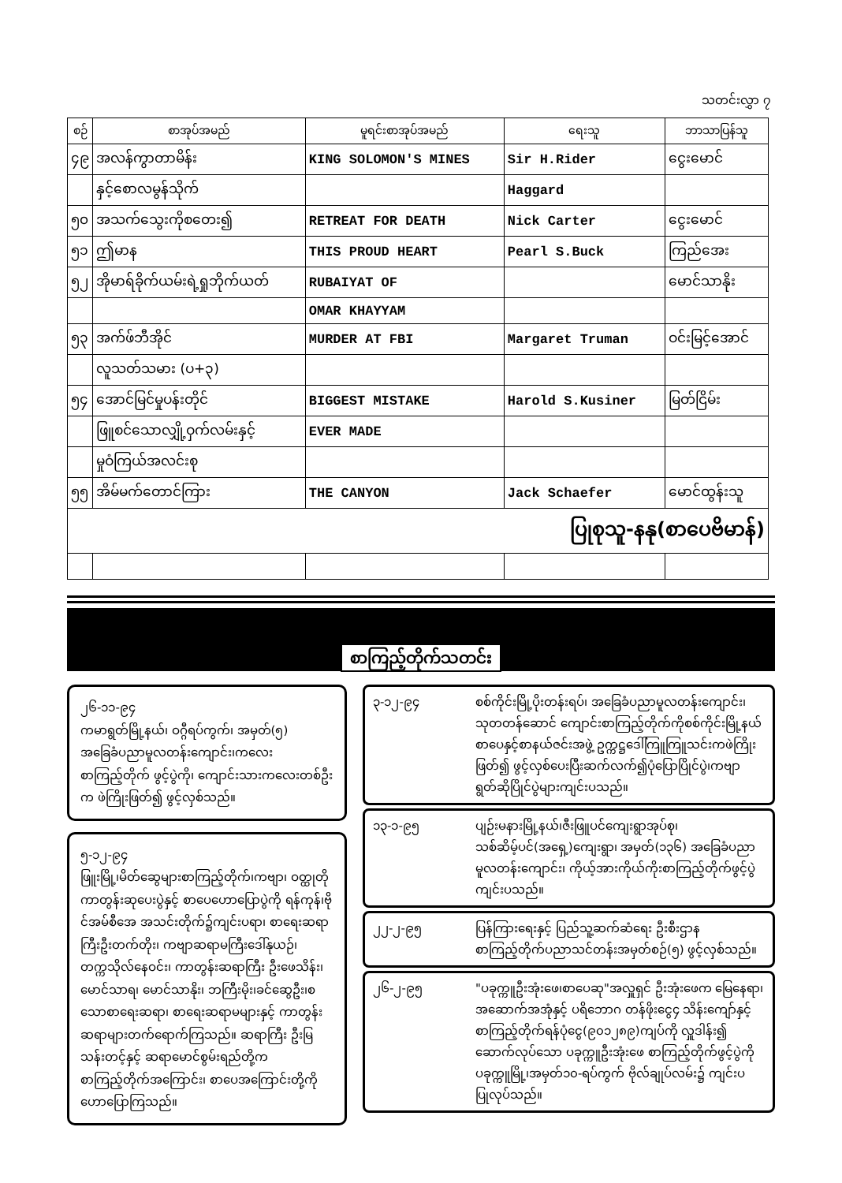သတင်းလွှာ ၇
| စဉ် | စာအုပ်အမည် | မူရင်းစာအုပ်အမည် | ရေးသူ | ဘာသာပြန်သူ |
| --- | --- | --- | --- | --- |
| ၄၉ | အလန်ကွာတာမိန်း | KING SOLOMON'S MINES | Sir H.Rider | ငွေးမောင် |
| | နှင့်စောလမွန်သိုက် | | Haggard | |
| ၅၀ | အသက်သွေးကိုစတေး၍ | RETREAT FOR DEATH | Nick Carter | ငွေးမောင် |
| ၅၁ | ဤမာန | THIS PROUD HEART | Pearl S.Buck | ကြည်အေး |
| ၅၂ | အိုမာရ်ခိုက်ယမ်းရဲ့ရှုဘိုက်ယတ် | RUBAIYAT OF | | မောင်သာနိုး |
| | | OMAR KHAYYAM | | |
| ၅၃ | အက်ဖ်ဘီအိုင် | MURDER AT FBI | Margaret Truman | ဝင်းမြင့်အောင် |
| | လူသတ်သမား (ပ+၃) | | | |
| ၅၄ | အောင်မြင်မှုပန်းတိုင် | BIGGEST MISTAKE | Harold S.Kusiner | မြတ်ငြိမ်း |
| | ဖြူစင်သောလျှို့ဝှက်လမ်းနှင့် | EVER MADE | | |
| | မှုဝံကြယ်အလင်းစု | | | |
| ၅၅ | အိမ်မက်တောင်ကြား | THE CANYON | Jack Schaefer | မောင်ထွန်းသူ |
| ပြုစုသူ-နနု(စာပေဗိမာန်) | | | | |
စာကြည့်တိုက်သတင်း
၂၆-၁၁-၉၄
ကမာရွတ်မြို့နယ်၊ ဝဂ္ဂီရပ်ကွက်၊ အမှတ်(၅) အခြေခံပညာမူလတန်းကျောင်း၊ကလေးစာကြည့်တိုက် ဖွင့်ပွဲကို၊ ကျောင်းသားကလေးတစ်ဦးက ဖဲကြိုးဖြတ်၍ ဖွင့်လှစ်သည်။
၅-၁၂-၉၄
ဖြူးမြို့၊မိတ်ဆွေများစာကြည့်တိုက်၊ကဗျာ၊ ဝတ္ထုတိုကာတွန်းဆုပေးပွဲနှင့် စာပေဟောပြောပွဲကို ရန်ကုန်၊ဗိုင်အမ်စီအေ အသင်းတိုက်၌ကျင်းပရာ၊ စာရေးဆရာကြီးဦးတက်တိုး၊ ကဗျာဆရာမကြီးဒေါ်နုယဉ်၊တက္ကသိုလ်နေဝင်း၊ ကာတွန်းဆရာကြီး ဦးဖေသိန်း၊ မောင်သာရ၊ မောင်သာနိုး၊ ဘကြီးမိုး၊ခင်ဆွေဦး၊စသောစာရေးဆရာ၊ စာရေးဆရာမများနှင့် ကာတွန်းဆရာများတက်ရောက်ကြသည်။ ဆရာကြီး ဦးမြသန်းတင့်နှင့် ဆရာမောင်စွမ်းရည်တို့က စာကြည့်တိုက်အကြောင်း၊ စာပေအကြောင်းတို့ကို ဟောပြောကြသည်။
၃-၁၂-၉၄ စစ်ကိုင်းမြို့ပိုးတန်းရပ်၊ အခြေခံပညာမူလတန်းကျောင်း၊ သုတတန်ဆောင် ကျောင်းစာကြည့်တိုက်ကိုစစ်ကိုင်းမြို့နယ်စာပေနှင့်စာနယ်ဇင်းအဖွဲ့ ဥက္ကဋ္ဌဒေါ်ကြူကြူသင်းကဖဲကြိုးဖြတ်၍ ဖွင့်လှစ်ပေးပြီးဆက်လက်၍ပုံပြောပြိုင်ပွဲ၊ကဗျာရွတ်ဆိုပြိုင်ပွဲများကျင်းပသည်။
၁၃-၁-၉၅ ပျဉ်းမနားမြို့နယ်၊ဇီးဖြူပင်ကျေးရွာအုပ်စု၊သစ်ဆိမ့်ပင်(အရှေ့)ကျေးရွာ၊ အမှတ်(၁၃၆) အခြေခံပညာမူလတန်းကျောင်း၊ ကိုယ့်အားကိုယ်ကိုးစာကြည့်တိုက်ဖွင့်ပွဲကျင်းပသည်။
၂၂-၂-၉၅ ပြန်ကြားရေးနှင့် ပြည်သူ့ဆက်ဆံရေး ဦးစီးဌာန စာကြည့်တိုက်ပညာသင်တန်းအမှတ်စဉ်(၅) ဖွင့်လှစ်သည်။
၂၆-၂-၉၅ "ပခုက္ကူဦးအုံးဖေ၊စာပေဆု"အလှူရှင် ဦးအုံးဖေက မြေနေရာ၊ အဆောက်အအုံနှင့် ပရိဘောဂ တန်ဖိုးငွေ၄ သိန်းကျော်နှင့်စာကြည့်တိုက်ရန်ပုံငွေ(၉၀၁၂၈၉)ကျပ်ကို လှူဒါန်း၍ ဆောက်လုပ်သော ပခုက္ကူဦးအုံးဖေ စာကြည့်တိုက်ဖွင့်ပွဲကို ပခုက္ကူမြို့၊အမှတ်၁၀-ရပ်ကွက် ဗိုလ်ချုပ်လမ်း၌ ကျင်းပပြုလုပ်သည်။